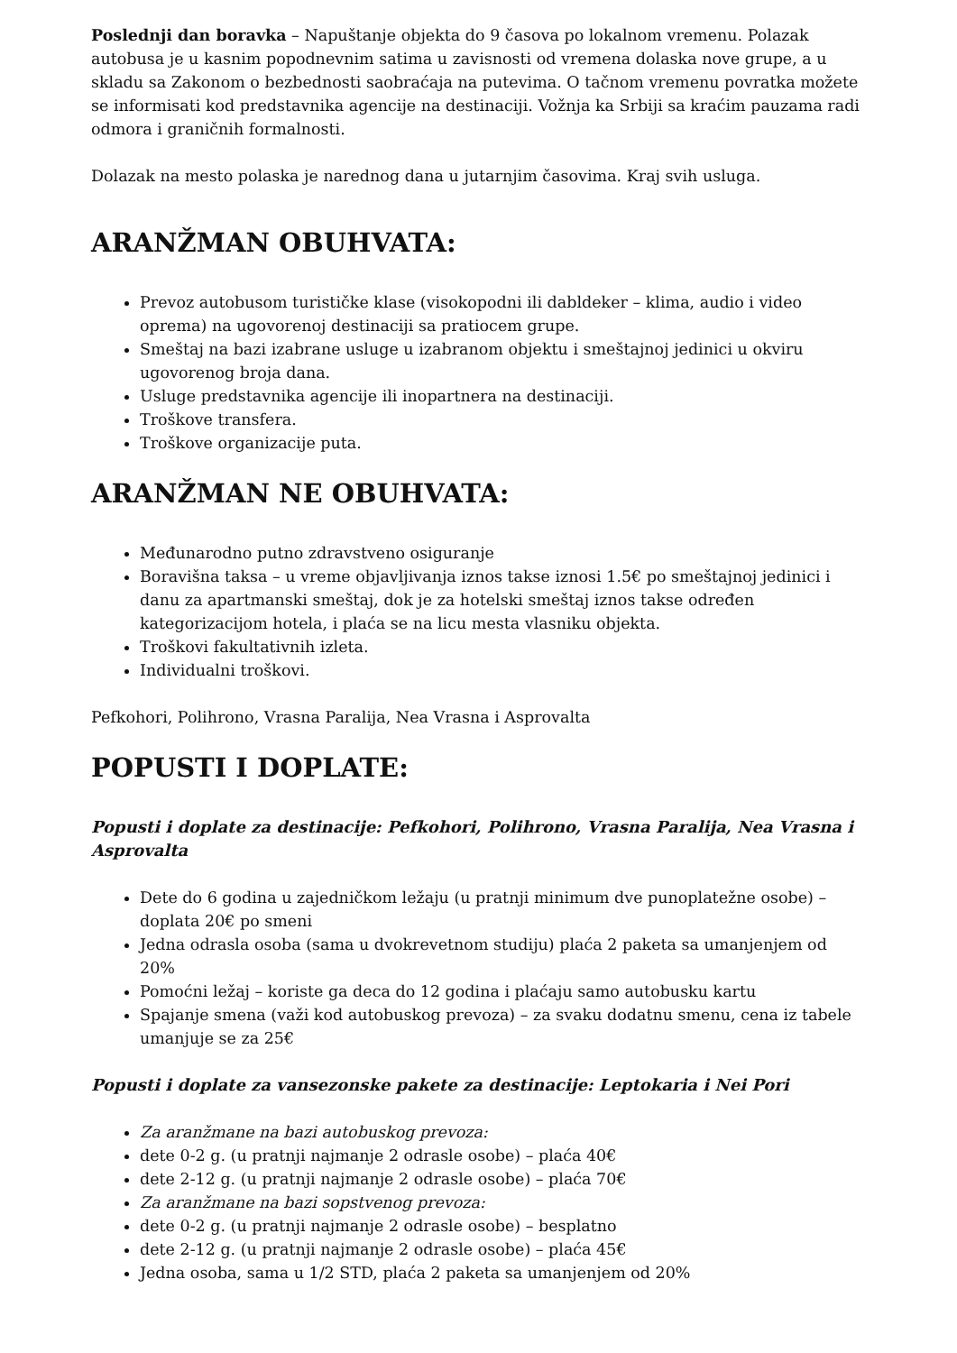Poslednji dan boravka – Napuštanje objekta do 9 časova po lokalnom vremenu. Polazak autobusa je u kasnim popodnevnim satima u zavisnosti od vremena dolaska nove grupe, a u skladu sa Zakonom o bezbednosti saobraćaja na putevima. O tačnom vremenu povratka možete se informisati kod predstavnika agencije na destinaciji. Vožnja ka Srbiji sa kraćim pauzama radi odmora i graničnih formalnosti.
Dolazak na mesto polaska je narednog dana u jutarnjim časovima. Kraj svih usluga.
ARANŽMAN OBUHVATA:
Prevoz autobusom turističke klase (visokopodni ili dabldeker – klima, audio i video oprema) na ugovorenoj destinaciji sa pratiocem grupe.
Smeštaj na bazi izabrane usluge u izabranom objektu i smeštajnoj jedinici u okviru ugovorenog broja dana.
Usluge predstavnika agencije ili inopartnera na destinaciji.
Troškove transfera.
Troškove organizacije puta.
ARANŽMAN NE OBUHVATA:
Međunarodno putno zdravstveno osiguranje
Boravišna taksa – u vreme objavljivanja iznos takse iznosi 1.5€ po smeštajnoj jedinici i danu za apartmanski smeštaj, dok je za hotelski smeštaj iznos takse određen kategorizacijom hotela, i plaća se na licu mesta vlasniku objekta.
Troškovi fakultativnih izleta.
Individualni troškovi.
Pefkohori, Polihrono, Vrasna Paralija, Nea Vrasna i Asprovalta
POPUSTI I DOPLATE:
Popusti i doplate za destinacije: Pefkohori, Polihrono, Vrasna Paralija, Nea Vrasna i Asprovalta
Dete do 6 godina u zajedničkom ležaju (u pratnji minimum dve punoplatežne osobe) – doplata 20€ po smeni
Jedna odrasla osoba (sama u dvokrevetnom studiju) plaća 2 paketa sa umanjenjem od 20%
Pomoćni ležaj – koriste ga deca do 12 godina i plaćaju samo autobusku kartu
Spajanje smena (važi kod autobuskog prevoza) – za svaku dodatnu smenu, cena iz tabele umanjuje se za 25€
Popusti i doplate za vansezonske pakete za destinacije: Leptokaria i Nei Pori
Za aranžmane na bazi autobuskog prevoza:
dete 0-2 g. (u pratnji najmanje 2 odrasle osobe) – plaća 40€
dete 2-12 g. (u pratnji najmanje 2 odrasle osobe) – plaća 70€
Za aranžmane na bazi sopstvenog prevoza:
dete 0-2 g. (u pratnji najmanje 2 odrasle osobe) – besplatno
dete 2-12 g. (u pratnji najmanje 2 odrasle osobe) – plaća 45€
Jedna osoba, sama u 1/2 STD, plaća 2 paketa sa umanjenjem od 20%